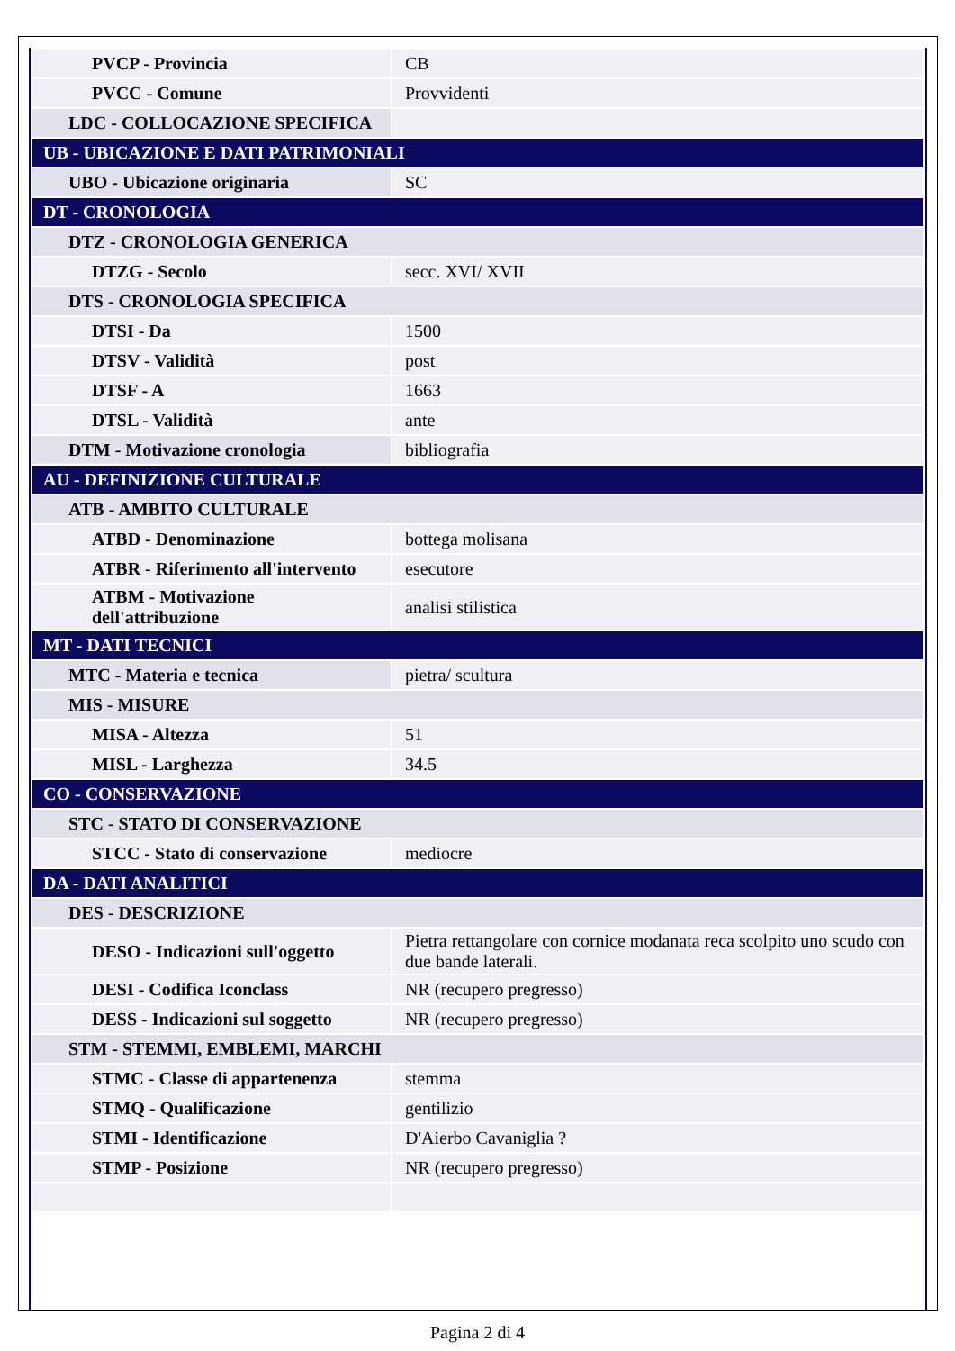| PVCP - Provincia | CB |
| PVCC - Comune | Provvidenti |
| LDC - COLLOCAZIONE SPECIFICA | |
| UB - UBICAZIONE E DATI PATRIMONIALI | |
| UBO - Ubicazione originaria | SC |
| DT - CRONOLOGIA | |
| DTZ - CRONOLOGIA GENERICA | |
| DTZG - Secolo | secc. XVI/ XVII |
| DTS - CRONOLOGIA SPECIFICA | |
| DTSI - Da | 1500 |
| DTSV - Validità | post |
| DTSF - A | 1663 |
| DTSL - Validità | ante |
| DTM - Motivazione cronologia | bibliografia |
| AU - DEFINIZIONE CULTURALE | |
| ATB - AMBITO CULTURALE | |
| ATBD - Denominazione | bottega molisana |
| ATBR - Riferimento all'intervento | esecutore |
| ATBM - Motivazione dell'attribuzione | analisi stilistica |
| MT - DATI TECNICI | |
| MTC - Materia e tecnica | pietra/ scultura |
| MIS - MISURE | |
| MISA - Altezza | 51 |
| MISL - Larghezza | 34.5 |
| CO - CONSERVAZIONE | |
| STC - STATO DI CONSERVAZIONE | |
| STCC - Stato di conservazione | mediocre |
| DA - DATI ANALITICI | |
| DES - DESCRIZIONE | |
| DESO - Indicazioni sull'oggetto | Pietra rettangolare con cornice modanata reca scolpito uno scudo con due bande laterali. |
| DESI - Codifica Iconclass | NR (recupero pregresso) |
| DESS - Indicazioni sul soggetto | NR (recupero pregresso) |
| STM - STEMMI, EMBLEMI, MARCHI | |
| STMC - Classe di appartenenza | stemma |
| STMQ - Qualificazione | gentilizio |
| STMI - Identificazione | D'Aierbo Cavaniglia ? |
| STMP - Posizione | NR (recupero pregresso) |
Pagina 2 di 4